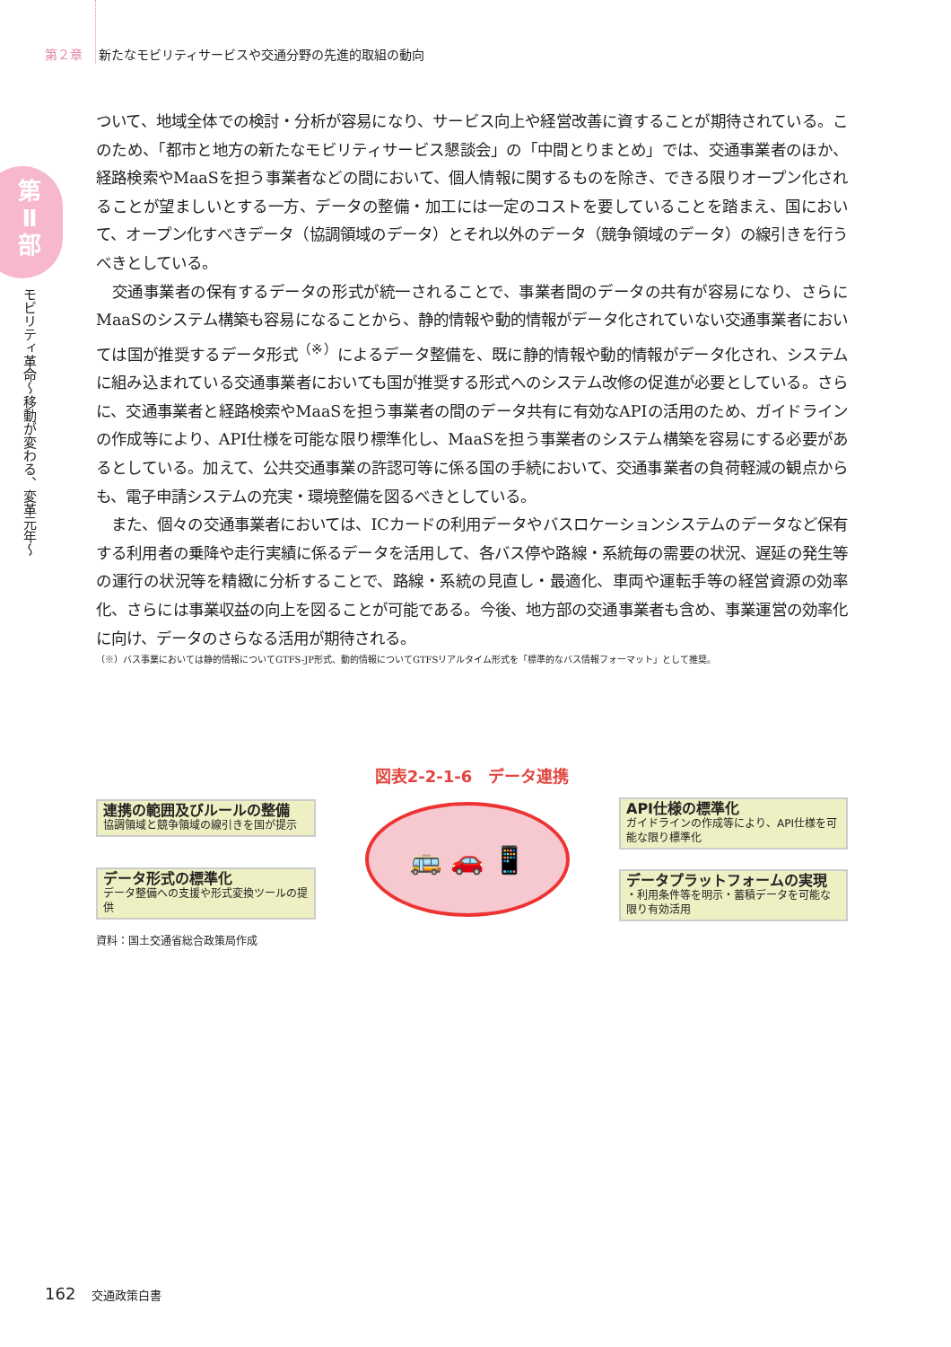第２章 新たなモビリティサービスや交通分野の先進的取組の動向
第Ⅱ部
モビリティ革命〜移動が変わる、変革元年〜
ついて、地域全体での検討・分析が容易になり、サービス向上や経営改善に資することが期待されている。このため、「都市と地方の新たなモビリティサービス懇談会」の「中間とりまとめ」では、交通事業者のほか、経路検索やMaaSを担う事業者などの間において、個人情報に関するものを除き、できる限りオープン化されることが望ましいとする一方、データの整備・加工には一定のコストを要していることを踏まえ、国において、オープン化すべきデータ（協調領域のデータ）とそれ以外のデータ（競争領域のデータ）の線引きを行うべきとしている。
　交通事業者の保有するデータの形式が統一されることで、事業者間のデータの共有が容易になり、さらにMaaSのシステム構築も容易になることから、静的情報や動的情報がデータ化されていない交通事業者においては国が推奨するデータ形式<sup>（※）</sup>によるデータ整備を、既に静的情報や動的情報がデータ化され、システムに組み込まれている交通事業者においても国が推奨する形式へのシステム改修の促進が必要としている。さらに、交通事業者と経路検索やMaaSを担う事業者の間のデータ共有に有効なAPIの活用のため、ガイドラインの作成等により、API仕様を可能な限り標準化し、MaaSを担う事業者のシステム構築を容易にする必要があるとしている。加えて、公共交通事業の許認可等に係る国の手続において、交通事業者の負荷軽減の観点からも、電子申請システムの充実・環境整備を図るべきとしている。
　また、個々の交通事業者においては、ICカードの利用データやバスロケーションシステムのデータなど保有する利用者の乗降や走行実績に係るデータを活用して、各バス停や路線・系統毎の需要の状況、遅延の発生等の運行の状況等を精緻に分析することで、路線・系統の見直し・最適化、車両や運転手等の経営資源の効率化、さらには事業収益の向上を図ることが可能である。今後、地方部の交通事業者も含め、事業運営の効率化に向け、データのさらなる活用が期待される。
（※）バス事業においては静的情報についてGTFS-JP形式、動的情報についてGTFSリアルタイム形式を「標準的なバス情報フォーマット」として推奨。
図表2-2-1-6　データ連携
連携の範囲及びルールの整備
協調領域と競争領域の線引きを国が提示
データ形式の標準化
データ整備への支援や形式変換ツールの提供
🚌 🚗 📱
API仕様の標準化
ガイドラインの作成等により、API仕様を可能な限り標準化
データプラットフォームの実現
・利用条件等を明示・蓄積データを可能な限り有効活用
資料：国土交通省総合政策局作成
162 交通政策白書